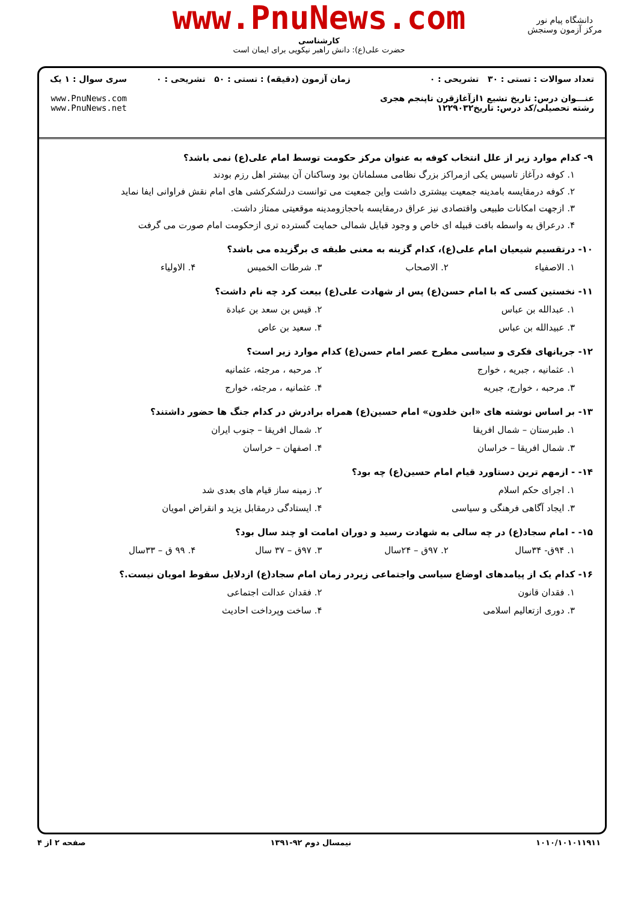www.PnuNews.com
کارشناسی
حضرت علی(ع): دانش راهبر نیکویی برای ایمان است
دانشگاه پیام نور
مرکز آزمون وسنجش
تعداد سوالات : تستی : ۳۰ تشریحی : ۰
عنـــوان درس: تاریخ تشیع ۱ازآغازقرن تاپنجم هجری
رشته تحصیلی/کد درس: تاریخ۱۲۲۹۰۳۲
زمان آزمون (دقیقه) : تستی : ۵۰ تشریحی : ۰
سری سوال : ۱ یک
www.PnuNews.com
www.PnuNews.net
۹- کدام موارد زیر از علل انتخاب کوفه به عنوان مرکز حکومت توسط امام علی(ع) نمی باشد؟
۱. کوفه درآغاز تاسیس یکی ازمراکز بزرگ نظامی مسلمانان بود وساکنان آن بیشتر اهل رزم بودند
۲. کوفه درمقایسه بامدینه جمعیت بیشتری داشت واین جمعیت می توانست درلشکرکشی های امام نقش فراوانی ایفا نماید
۳. ازجهت امکانات طبیعی واقتصادی نیز عراق درمقایسه باحجازومدینه موقعیتی ممتاز داشت.
۴. درعراق به واسطه بافت قبیله ای خاص و وجود قبایل شمالی حمایت گسترده تری ازحکومت امام صورت می گرفت
۱۰- درتقسیم شیعیان امام علی(ع)، کدام گزینه به معنی طبقه ی برگزیده می باشد؟
۱. الاصفیاء ۲. الاصحاب ۳. شرطات الخمیس ۴. الاولیاء
۱۱- نخستین کسی که با امام حسن(ع) پس از شهادت علی(ع) بیعت کرد چه نام داشت؟
۱. عبدالله بن عباس ۲. قیس بن سعد بن عبادة
۳. عبیدالله بن عباس ۴. سعید بن عاص
۱۲- جریانهای فکری و سیاسی مطرح عصر امام حسن(ع) کدام موارد زیر است؟
۱. عثمانیه ، جبریه ، خوارج ۲. مرحبه ، مرجئه، عثمانیه
۳. مرحبه ، خوارج، جبریه ۴. عثمانیه ، مرجئه، خوارج
۱۳- بر اساس نوشته های «ابن خلدون» امام حسین(ع) همراه برادرش در کدام جنگ ها حضور داشتند؟
۱. طبرستان – شمال افریقا ۲. شمال افریقا – جنوب ایران
۳. شمال افریقا – خراسان ۴. اصفهان – خراسان
۱۴- - ازمهم ترین دستاورد قیام امام حسین(ع) چه بود؟
۱. اجرای حکم اسلام ۲. زمینه ساز قیام های بعدی شد
۳. ایجاد آگاهی فرهنگی و سیاسی ۴. ایستادگی درمقابل یزید و انقراض امویان
۱۵- - امام سجاد(ع) در چه سالی به شهادت رسید و دوران امامت او چند سال بود؟
۱. ۹۴ق- ۳۴سال ۲. ۹۷ق – ۲۴سال ۳. ۹۷ق – ۳۷ سال ۴. ۹۹ ق – ۳۳سال
۱۶- کدام یک از پیامدهای اوضاع سیاسی واجتماعی زیردر زمان امام سجاد(ع) ازدلایل سقوط امویان نیست.؟
۱. فقدان قانون ۲. فقدان عدالت اجتماعی
۳. دوری ازتعالیم اسلامی ۴. ساخت وپرداخت احادیث
۱۰۱۰/۱۰۱۰۱۱۹۱۱ نیمسال دوم ۹۲-۱۳۹۱ صفحه ۲ از ۴